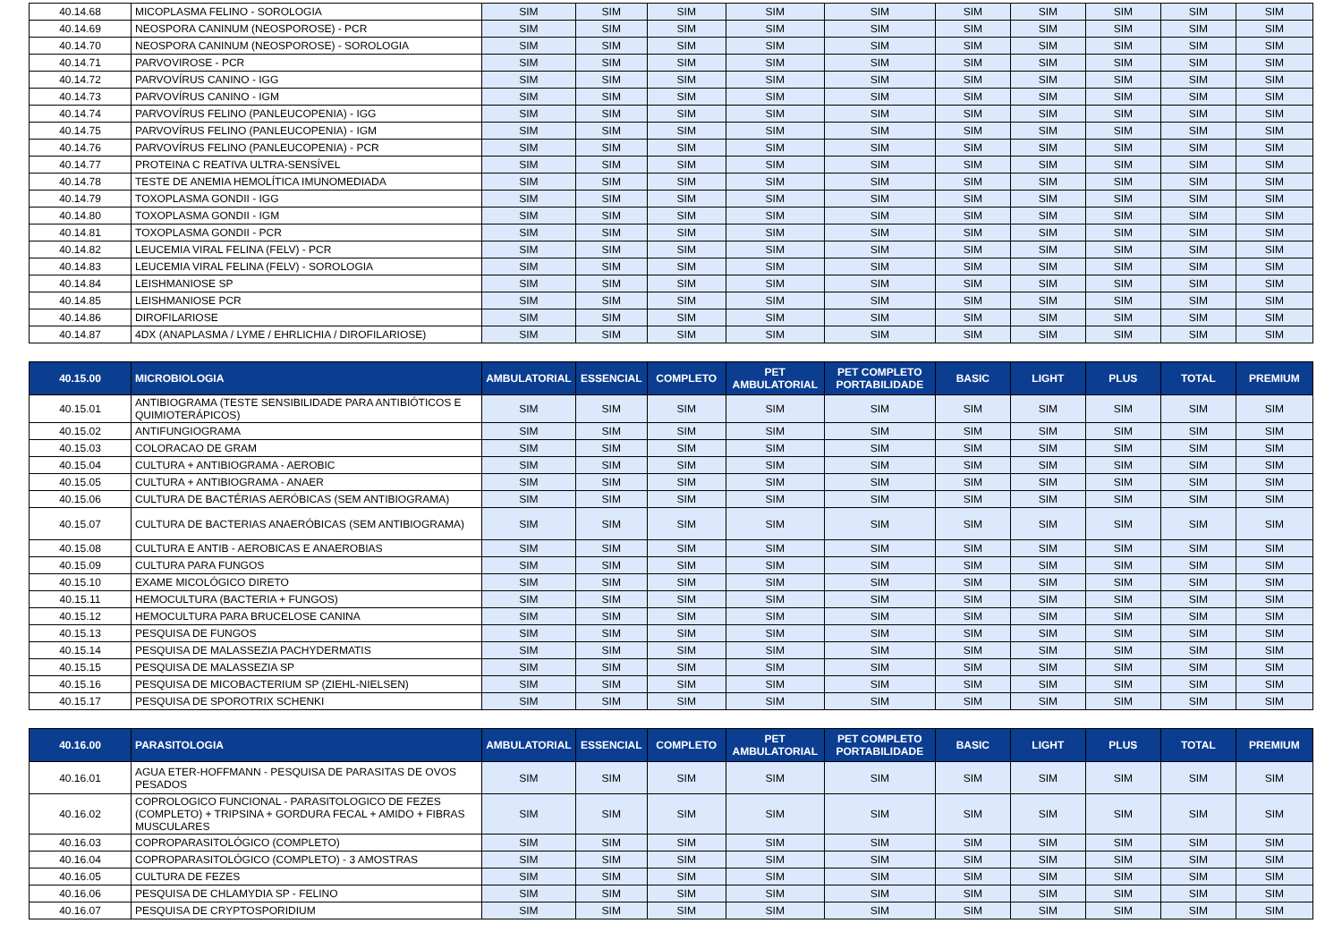| 40.14.68 | MICOPLASMA FELINO - SOROLOGIA | SIM | SIM | SIM | SIM | SIM | SIM | SIM | SIM | SIM | SIM |
| 40.14.69 | NEOSPORA CANINUM (NEOSPOROSE) - PCR | SIM | SIM | SIM | SIM | SIM | SIM | SIM | SIM | SIM | SIM |
| 40.14.70 | NEOSPORA CANINUM (NEOSPOROSE) - SOROLOGIA | SIM | SIM | SIM | SIM | SIM | SIM | SIM | SIM | SIM | SIM |
| 40.14.71 | PARVOVIROSE - PCR | SIM | SIM | SIM | SIM | SIM | SIM | SIM | SIM | SIM | SIM |
| 40.14.72 | PARVOVÍRUS CANINO - IGG | SIM | SIM | SIM | SIM | SIM | SIM | SIM | SIM | SIM | SIM |
| 40.14.73 | PARVOVÍRUS CANINO - IGM | SIM | SIM | SIM | SIM | SIM | SIM | SIM | SIM | SIM | SIM |
| 40.14.74 | PARVOVÍRUS FELINO (PANLEUCOPENIA) - IGG | SIM | SIM | SIM | SIM | SIM | SIM | SIM | SIM | SIM | SIM |
| 40.14.75 | PARVOVÍRUS FELINO (PANLEUCOPENIA) - IGM | SIM | SIM | SIM | SIM | SIM | SIM | SIM | SIM | SIM | SIM |
| 40.14.76 | PARVOVÍRUS FELINO (PANLEUCOPENIA) - PCR | SIM | SIM | SIM | SIM | SIM | SIM | SIM | SIM | SIM | SIM |
| 40.14.77 | PROTEINA C REATIVA ULTRA-SENSÍVEL | SIM | SIM | SIM | SIM | SIM | SIM | SIM | SIM | SIM | SIM |
| 40.14.78 | TESTE DE ANEMIA HEMOLÍTICA IMUNOMEDIADA | SIM | SIM | SIM | SIM | SIM | SIM | SIM | SIM | SIM | SIM |
| 40.14.79 | TOXOPLASMA GONDII - IGG | SIM | SIM | SIM | SIM | SIM | SIM | SIM | SIM | SIM | SIM |
| 40.14.80 | TOXOPLASMA GONDII - IGM | SIM | SIM | SIM | SIM | SIM | SIM | SIM | SIM | SIM | SIM |
| 40.14.81 | TOXOPLASMA GONDII - PCR | SIM | SIM | SIM | SIM | SIM | SIM | SIM | SIM | SIM | SIM |
| 40.14.82 | LEUCEMIA VIRAL FELINA (FELV) - PCR | SIM | SIM | SIM | SIM | SIM | SIM | SIM | SIM | SIM | SIM |
| 40.14.83 | LEUCEMIA VIRAL FELINA (FELV) - SOROLOGIA | SIM | SIM | SIM | SIM | SIM | SIM | SIM | SIM | SIM | SIM |
| 40.14.84 | LEISHMANIOSE SP | SIM | SIM | SIM | SIM | SIM | SIM | SIM | SIM | SIM | SIM |
| 40.14.85 | LEISHMANIOSE PCR | SIM | SIM | SIM | SIM | SIM | SIM | SIM | SIM | SIM | SIM |
| 40.14.86 | DIROFILARIOSE | SIM | SIM | SIM | SIM | SIM | SIM | SIM | SIM | SIM | SIM |
| 40.14.87 | 4DX (ANAPLASMA / LYME / EHRLICHIA / DIROFILARIOSE) | SIM | SIM | SIM | SIM | SIM | SIM | SIM | SIM | SIM | SIM |
| 40.15.00 | MICROBIOLOGIA | AMBULATORIAL | ESSENCIAL | COMPLETO | PET AMBULATORIAL | PET COMPLETO PORTABILIDADE | BASIC | LIGHT | PLUS | TOTAL | PREMIUM |
| 40.15.01 | ANTIBIOGRAMA (TESTE SENSIBILIDADE PARA ANTIBIÓTICOS E QUIMIOTERÁPICOS) | SIM | SIM | SIM | SIM | SIM | SIM | SIM | SIM | SIM | SIM |
| 40.15.02 | ANTIFUNGIOGRAMA | SIM | SIM | SIM | SIM | SIM | SIM | SIM | SIM | SIM | SIM |
| 40.15.03 | COLORACAO DE GRAM | SIM | SIM | SIM | SIM | SIM | SIM | SIM | SIM | SIM | SIM |
| 40.15.04 | CULTURA + ANTIBIOGRAMA - AEROBIC | SIM | SIM | SIM | SIM | SIM | SIM | SIM | SIM | SIM | SIM |
| 40.15.05 | CULTURA + ANTIBIOGRAMA - ANAER | SIM | SIM | SIM | SIM | SIM | SIM | SIM | SIM | SIM | SIM |
| 40.15.06 | CULTURA DE BACTÉRIAS AERÓBICAS (SEM ANTIBIOGRAMA) | SIM | SIM | SIM | SIM | SIM | SIM | SIM | SIM | SIM | SIM |
| 40.15.07 | CULTURA DE BACTERIAS ANAERÓBICAS (SEM ANTIBIOGRAMA) | SIM | SIM | SIM | SIM | SIM | SIM | SIM | SIM | SIM | SIM |
| 40.15.08 | CULTURA E ANTIB - AEROBICAS E ANAEROBIAS | SIM | SIM | SIM | SIM | SIM | SIM | SIM | SIM | SIM | SIM |
| 40.15.09 | CULTURA PARA FUNGOS | SIM | SIM | SIM | SIM | SIM | SIM | SIM | SIM | SIM | SIM |
| 40.15.10 | EXAME MICOLÓGICO DIRETO | SIM | SIM | SIM | SIM | SIM | SIM | SIM | SIM | SIM | SIM |
| 40.15.11 | HEMOCULTURA (BACTERIA + FUNGOS) | SIM | SIM | SIM | SIM | SIM | SIM | SIM | SIM | SIM | SIM |
| 40.15.12 | HEMOCULTURA PARA BRUCELOSE CANINA | SIM | SIM | SIM | SIM | SIM | SIM | SIM | SIM | SIM | SIM |
| 40.15.13 | PESQUISA DE FUNGOS | SIM | SIM | SIM | SIM | SIM | SIM | SIM | SIM | SIM | SIM |
| 40.15.14 | PESQUISA DE MALASSEZIA PACHYDERMATIS | SIM | SIM | SIM | SIM | SIM | SIM | SIM | SIM | SIM | SIM |
| 40.15.15 | PESQUISA DE MALASSEZIA SP | SIM | SIM | SIM | SIM | SIM | SIM | SIM | SIM | SIM | SIM |
| 40.15.16 | PESQUISA DE MICOBACTERIUM SP (ZIEHL-NIELSEN) | SIM | SIM | SIM | SIM | SIM | SIM | SIM | SIM | SIM | SIM |
| 40.15.17 | PESQUISA DE SPOROTRIX SCHENKI | SIM | SIM | SIM | SIM | SIM | SIM | SIM | SIM | SIM | SIM |
| 40.16.00 | PARASITOLOGIA | AMBULATORIAL | ESSENCIAL | COMPLETO | PET AMBULATORIAL | PET COMPLETO PORTABILIDADE | BASIC | LIGHT | PLUS | TOTAL | PREMIUM |
| 40.16.01 | AGUA ETER-HOFFMANN - PESQUISA DE PARASITAS DE OVOS PESADOS | SIM | SIM | SIM | SIM | SIM | SIM | SIM | SIM | SIM | SIM |
| 40.16.02 | COPROLOGICO FUNCIONAL - PARASITOLOGICO DE FEZES (COMPLETO) + TRIPSINA + GORDURA FECAL + AMIDO + FIBRAS MUSCULARES | SIM | SIM | SIM | SIM | SIM | SIM | SIM | SIM | SIM | SIM |
| 40.16.03 | COPROPARASITOLÓGICO (COMPLETO) | SIM | SIM | SIM | SIM | SIM | SIM | SIM | SIM | SIM | SIM |
| 40.16.04 | COPROPARASITOLÓGICO (COMPLETO) - 3 AMOSTRAS | SIM | SIM | SIM | SIM | SIM | SIM | SIM | SIM | SIM | SIM |
| 40.16.05 | CULTURA DE FEZES | SIM | SIM | SIM | SIM | SIM | SIM | SIM | SIM | SIM | SIM |
| 40.16.06 | PESQUISA DE CHLAMYDIA SP - FELINO | SIM | SIM | SIM | SIM | SIM | SIM | SIM | SIM | SIM | SIM |
| 40.16.07 | PESQUISA DE CRYPTOSPORIDIUM | SIM | SIM | SIM | SIM | SIM | SIM | SIM | SIM | SIM | SIM |